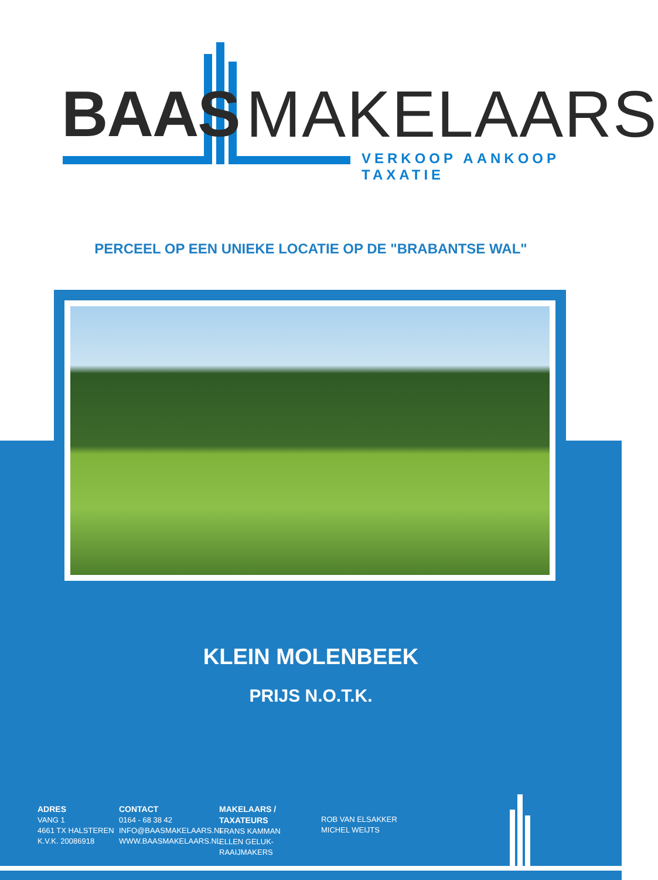BAAS MAKELAARS
VERKOOP AANKOOP TAXATIE
PERCEEL OP EEN UNIEKE LOCATIE OP DE "BRABANTSE WAL"
KLEIN MOLENBEEK
PRIJS N.O.T.K.
ADRES
VANG 1
4661 TX HALSTEREN
K.V.K. 20086918
CONTACT
0164 - 68 38 42
INFO@BAASMAKELAARS.NL
WWW.BAASMAKELAARS.NL
MAKELAARS / TAXATEURS
FRANS KAMMAN
ELLEN GELUK- RAAIJMAKERS
ROB VAN ELSAKKER
MICHEL WEIJTS